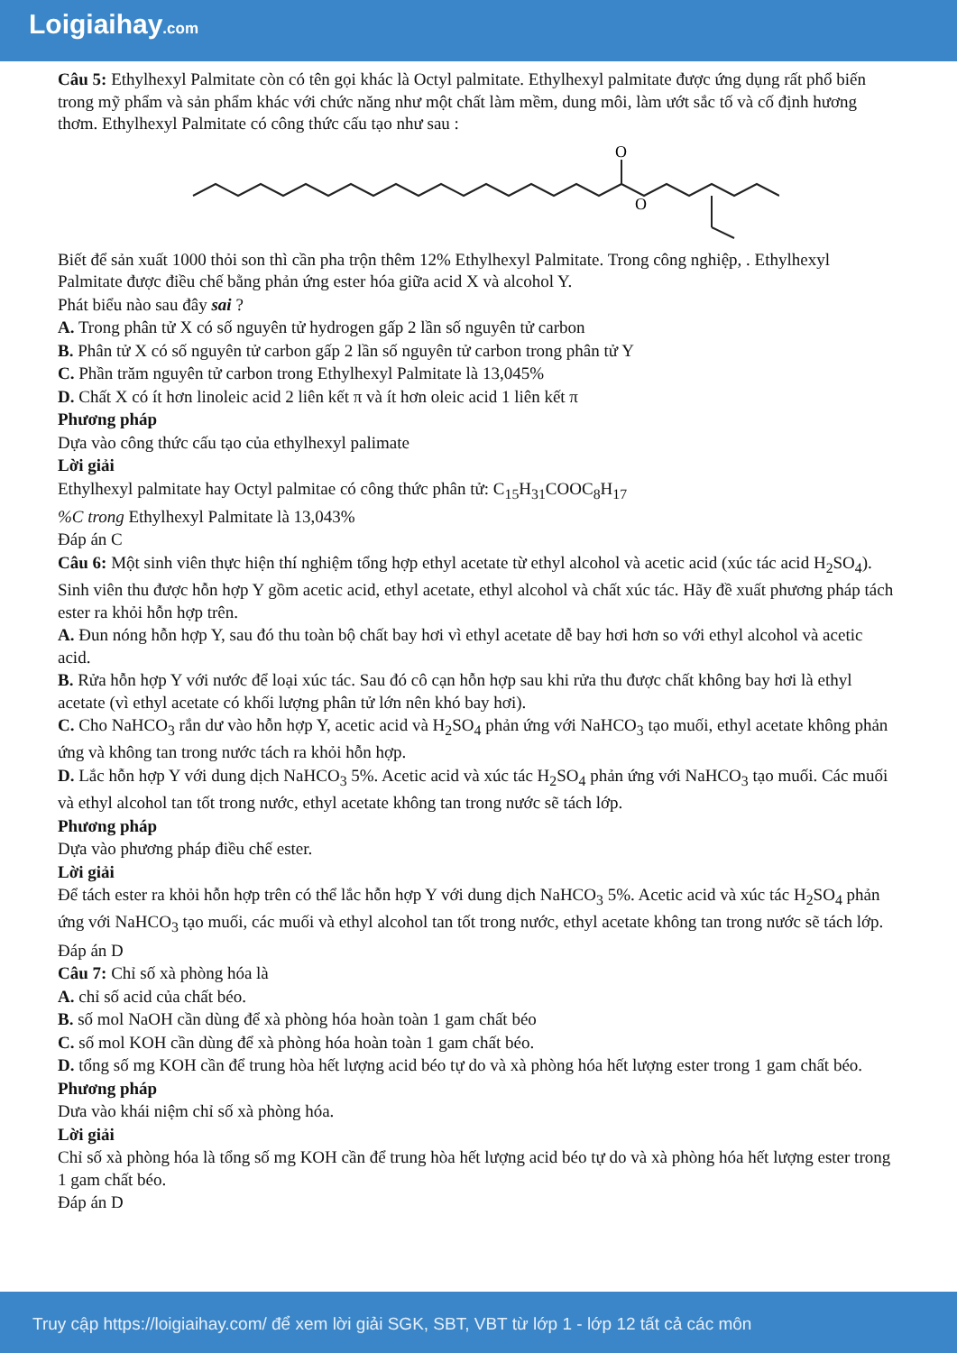Loigiaihay.com
Câu 5: Ethylhexyl Palmitate còn có tên gọi khác là Octyl palmitate. Ethylhexyl palmitate được ứng dụng rất phổ biến trong mỹ phẩm và sản phẩm khác với chức năng như một chất làm mềm, dung môi, làm ướt sắc tố và cố định hương thơm. Ethylhexyl Palmitate có công thức cấu tạo như sau :
O
O
Biết để sản xuất 1000 thỏi son thì cần pha trộn thêm 12% Ethylhexyl Palmitate. Trong công nghiệp, . Ethylhexyl Palmitate được điều chế bằng phản ứng ester hóa giữa acid X và alcohol Y.
Phát biểu nào sau đây sai ?
A. Trong phân tử X có số nguyên tử hydrogen gấp 2 lần số nguyên tử carbon
B. Phân tử X có số nguyên tử carbon gấp 2 lần số nguyên tử carbon trong phân tử Y
C. Phần trăm nguyên tử carbon trong Ethylhexyl Palmitate là 13,045%
D. Chất X có ít hơn linoleic acid 2 liên kết π và ít hơn oleic acid 1 liên kết π
Phương pháp
Dựa vào công thức cấu tạo của ethylhexyl palimate
Lời giải
Ethylhexyl palmitate hay Octyl palmitae có công thức phân tử: C<sub>15</sub>H<sub>31</sub>COOC<sub>8</sub>H<sub>17</sub>
%C trong Ethylhexyl Palmitate là 13,043%
Đáp án C
Câu 6: Một sinh viên thực hiện thí nghiệm tổng hợp ethyl acetate từ ethyl alcohol và acetic acid (xúc tác acid H<sub>2</sub>SO<sub>4</sub>). Sinh viên thu được hỗn hợp Y gồm acetic acid, ethyl acetate, ethyl alcohol và chất xúc tác. Hãy đề xuất phương pháp tách ester ra khỏi hỗn hợp trên.
A. Đun nóng hỗn hợp Y, sau đó thu toàn bộ chất bay hơi vì ethyl acetate dễ bay hơi hơn so với ethyl alcohol và acetic acid.
B. Rửa hỗn hợp Y với nước để loại xúc tác. Sau đó cô cạn hỗn hợp sau khi rửa thu được chất không bay hơi là ethyl acetate (vì ethyl acetate có khối lượng phân tử lớn nên khó bay hơi).
C. Cho NaHCO<sub>3</sub> rắn dư vào hỗn hợp Y, acetic acid và H<sub>2</sub>SO<sub>4</sub> phản ứng với NaHCO<sub>3</sub> tạo muối, ethyl acetate không phản ứng và không tan trong nước tách ra khỏi hỗn hợp.
D. Lắc hỗn hợp Y với dung dịch NaHCO<sub>3</sub> 5%. Acetic acid và xúc tác H<sub>2</sub>SO<sub>4</sub> phản ứng với NaHCO<sub>3</sub> tạo muối. Các muối và ethyl alcohol tan tốt trong nước, ethyl acetate không tan trong nước sẽ tách lớp.
Phương pháp
Dựa vào phương pháp điều chế ester.
Lời giải
Để tách ester ra khỏi hỗn hợp trên có thể lắc hỗn hợp Y với dung dịch NaHCO<sub>3</sub> 5%. Acetic acid và xúc tác H<sub>2</sub>SO<sub>4</sub> phản ứng với NaHCO<sub>3</sub> tạo muối, các muối và ethyl alcohol tan tốt trong nước, ethyl acetate không tan trong nước sẽ tách lớp.
Đáp án D
Câu 7: Chỉ số xà phòng hóa là
A. chỉ số acid của chất béo.
B. số mol NaOH cần dùng để xà phòng hóa hoàn toàn 1 gam chất béo
C. số mol KOH cần dùng để xà phòng hóa hoàn toàn 1 gam chất béo.
D. tổng số mg KOH cần để trung hòa hết lượng acid béo tự do và xà phòng hóa hết lượng ester trong 1 gam chất béo.
Phương pháp
Dưa vào khái niệm chỉ số xà phòng hóa.
Lời giải
Chỉ số xà phòng hóa là tổng số mg KOH cần để trung hòa hết lượng acid béo tự do và xà phòng hóa hết lượng ester trong 1 gam chất béo.
Đáp án D
Truy cập https://loigiaihay.com/ để xem lời giải SGK, SBT, VBT từ lớp 1 - lớp 12 tất cả các môn